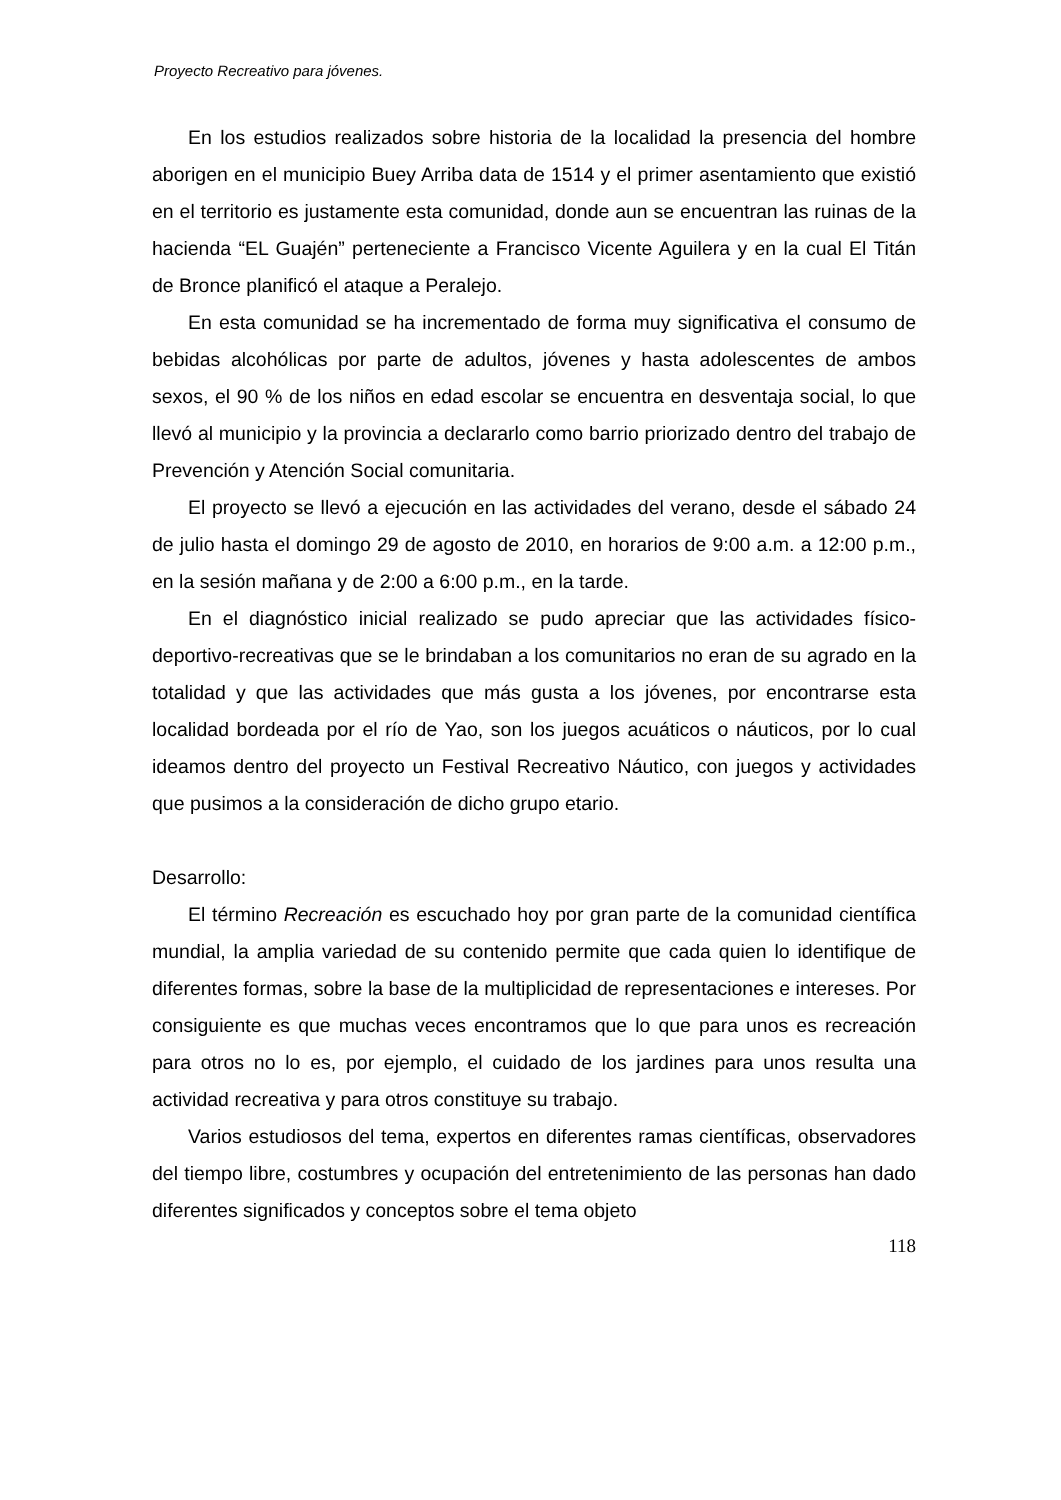Proyecto Recreativo para jóvenes.
En los estudios realizados sobre historia de la localidad la presencia del hombre aborigen en el municipio Buey Arriba data de 1514 y el primer asentamiento que existió en el territorio es justamente esta comunidad, donde aun se encuentran las ruinas de la hacienda “EL Guajén” perteneciente a Francisco Vicente Aguilera y en la cual El Titán de Bronce planificó el ataque a Peralejo.
En esta comunidad se ha incrementado de forma muy significativa el consumo de bebidas alcohólicas por parte de adultos, jóvenes y hasta adolescentes de ambos sexos, el 90 % de los niños en edad escolar se encuentra en desventaja social, lo que llevó al municipio y la provincia a declararlo como barrio priorizado dentro del trabajo de Prevención y Atención Social comunitaria.
El proyecto se llevó a ejecución en las actividades del verano, desde el sábado 24 de julio hasta el domingo 29 de agosto de 2010, en horarios de 9:00 a.m. a 12:00 p.m., en la sesión mañana y de 2:00 a 6:00 p.m., en la tarde.
En el diagnóstico inicial realizado se pudo apreciar que las actividades físico-deportivo-recreativas que se le brindaban a los comunitarios no eran de su agrado en la totalidad y que las actividades que más gusta a los jóvenes, por encontrarse esta localidad bordeada por el río de Yao, son los juegos acuáticos o náuticos, por lo cual ideamos dentro del proyecto un Festival Recreativo Náutico, con juegos y actividades que pusimos a la consideración de dicho grupo etario.
Desarrollo:
El término Recreación es escuchado hoy por gran parte de la comunidad científica mundial, la amplia variedad de su contenido permite que cada quien lo identifique de diferentes formas, sobre la base de la multiplicidad de representaciones e intereses. Por consiguiente es que muchas veces encontramos que lo que para unos es recreación para otros no lo es, por ejemplo, el cuidado de los jardines para unos resulta una actividad recreativa y para otros constituye su trabajo.
Varios estudiosos del tema, expertos en diferentes ramas científicas, observadores del tiempo libre, costumbres y ocupación del entretenimiento de las personas han dado diferentes significados y conceptos sobre el tema objeto
118